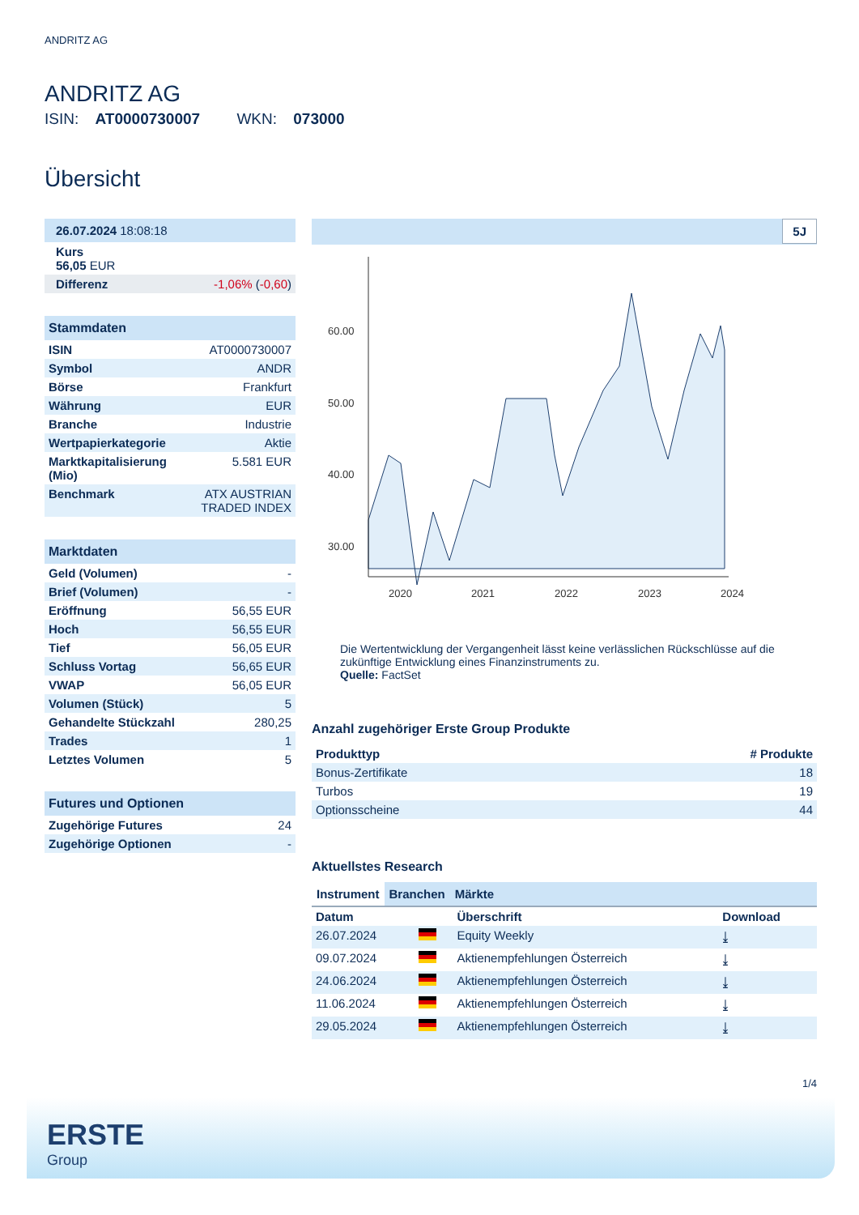ANDRITZ AG
ANDRITZ AG
ISIN: AT0000730007 WKN: 073000
Übersicht
| 26.07.2024 18:08:18 |
| Kurs 56,05 EUR |
| Differenz | -1,06% ( -0,60 ) |
Stammdaten
| ISIN | AT0000730007 |
| Symbol | ANDR |
| Börse | Frankfurt |
| Währung | EUR |
| Branche | Industrie |
| Wertpapierkategorie | Aktie |
| Marktkapitalisierung (Mio) | 5.581 EUR |
| Benchmark | ATX AUSTRIAN TRADED INDEX |
Marktdaten
| Geld (Volumen) | - |
| Brief (Volumen) | - |
| Eröffnung | 56,55 EUR |
| Hoch | 56,55 EUR |
| Tief | 56,05 EUR |
| Schluss Vortag | 56,65 EUR |
| VWAP | 56,05 EUR |
| Volumen (Stück) | 5 |
| Gehandelte Stückzahl | 280,25 |
| Trades | 1 |
| Letztes Volumen | 5 |
Futures und Optionen
| Zugehörige Futures | 24 |
| Zugehörige Optionen | - |
5J
60.00
50.00
40.00
30.00
2020
2021
2022
2023
2024
Die Wertentwicklung der Vergangenheit lässt keine verlässlichen Rückschlüsse auf die zukünftige Entwicklung eines Finanzinstruments zu.
Quelle: FactSet
Anzahl zugehöriger Erste Group Produkte
| Produkttyp | # Produkte |
| --- | --- |
| Bonus-Zertifikate | 18 |
| Turbos | 19 |
| Optionsscheine | 44 |
Aktuellstes Research
Instrument Branchen Märkte
| Datum | | Überschrift | Download |
| --- | --- | --- | --- |
| 26.07.2024 | | Equity Weekly | ⤓ |
| 09.07.2024 | | Aktienempfehlungen Österreich | ⤓ |
| 24.06.2024 | | Aktienempfehlungen Österreich | ⤓ |
| 11.06.2024 | | Aktienempfehlungen Österreich | ⤓ |
| 29.05.2024 | | Aktienempfehlungen Österreich | ⤓ |
1/4
ERSTE
Group